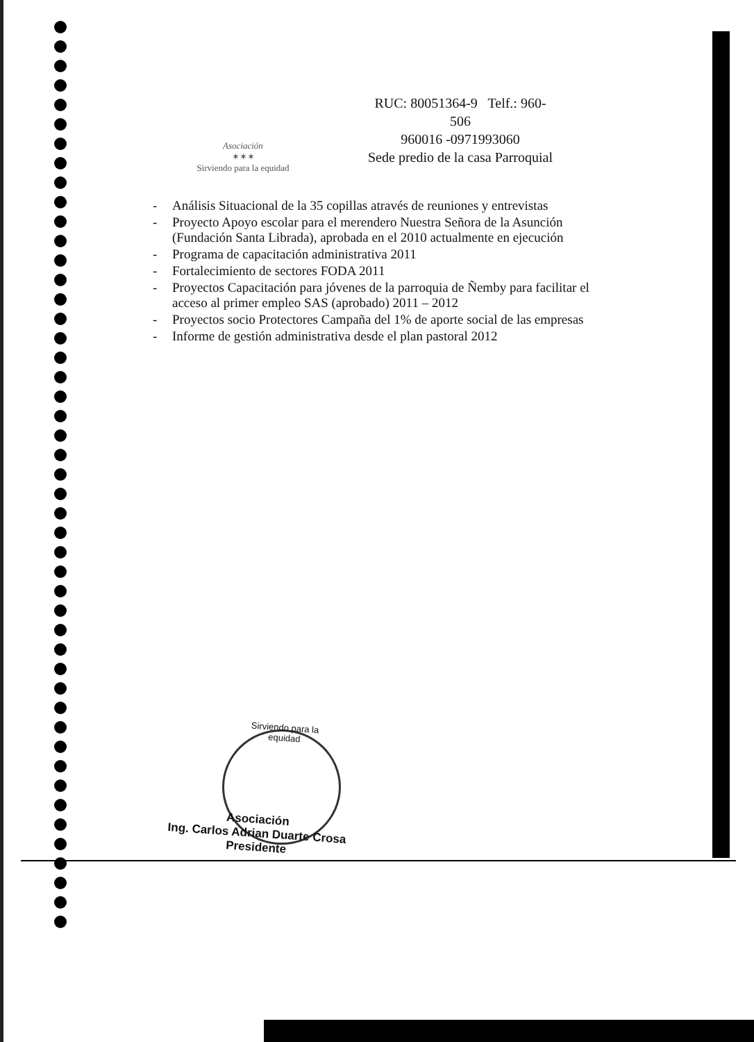Asociación
✶✶✶
Sirviendo para la equidad
RUC: 80051364-9 Telf.: 960-
506
960016 -0971993060
Sede predio de la casa Parroquial
- Análisis Situacional de la 35 copillas através de reuniones y entrevistas
- Proyecto Apoyo escolar para el merendero Nuestra Señora de la Asunción (Fundación Santa Librada), aprobada en el 2010 actualmente en ejecución
- Programa de capacitación administrativa 2011
- Fortalecimiento de sectores FODA 2011
- Proyectos Capacitación para jóvenes de la parroquia de Ñemby para facilitar el acceso al primer empleo SAS (aprobado) 2011 – 2012
- Proyectos socio Protectores Campaña del 1% de aporte social de las empresas
- Informe de gestión administrativa desde el plan pastoral 2012
Sirviendo para la equidad
Asociación
Ing. Carlos Adrian Duarte Crosa
Presidente